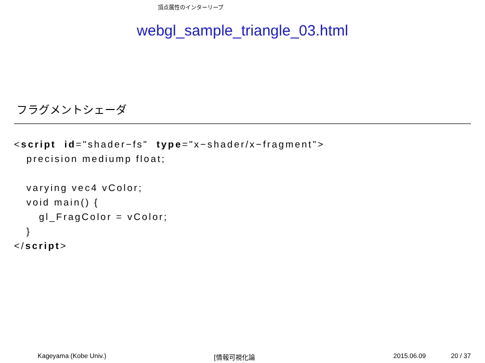頂点属性のインターリーブ
webgl_sample_triangle_03.html
フラグメントシェーダ
<script  id="shader−fs"  type="x−shader/x−fragment">
   precision mediump float;

   varying vec4 vColor;
   void main() {
      gl_FragColor = vColor;
   }
</script>
Kageyama (Kobe Univ.) [情報可視化論 2015.06.09 20 / 37